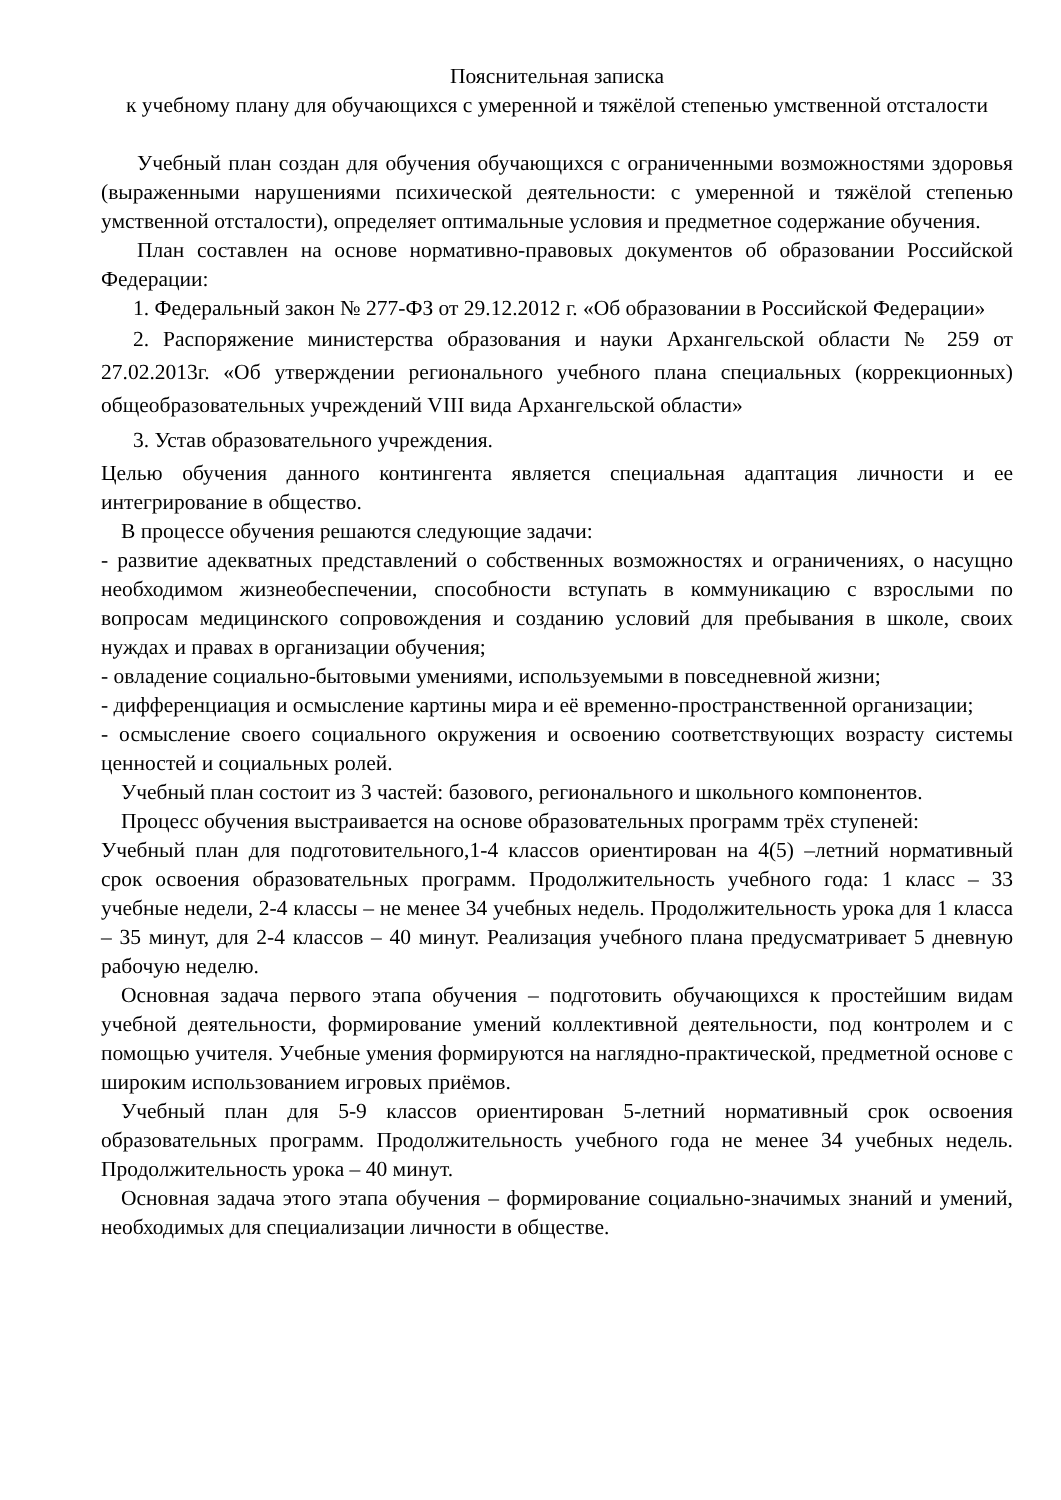Пояснительная записка
к учебному плану для обучающихся с умеренной и тяжёлой степенью умственной отсталости
Учебный план создан для обучения обучающихся с ограниченными возможностями здоровья (выраженными нарушениями психической деятельности: с умеренной и тяжёлой степенью умственной отсталости), определяет оптимальные условия и предметное содержание обучения.
План составлен на основе нормативно-правовых документов об образовании Российской Федерации:
1. Федеральный закон № 277-ФЗ от 29.12.2012 г. «Об образовании в Российской Федерации»
2. Распоряжение министерства образования и науки Архангельской области № 259 от 27.02.2013г. «Об утверждении регионального учебного плана специальных (коррекционных) общеобразовательных учреждений VIII вида Архангельской области»
3. Устав образовательного учреждения.
Целью обучения данного контингента является специальная адаптация личности и ее интегрирование в общество.
В процессе обучения решаются следующие задачи:
- развитие адекватных представлений о собственных возможностях и ограничениях, о насущно необходимом жизнеобеспечении, способности вступать в коммуникацию с взрослыми по вопросам медицинского сопровождения и созданию условий для пребывания в школе, своих нуждах и правах в организации обучения;
- овладение социально-бытовыми умениями, используемыми в повседневной жизни;
- дифференциация и осмысление картины мира и её временно-пространственной организации;
- осмысление своего социального окружения и освоению соответствующих возрасту системы ценностей и социальных ролей.
Учебный план состоит из 3 частей: базового, регионального и школьного компонентов.
Процесс обучения выстраивается на основе образовательных программ трёх ступеней:
Учебный план для подготовительного,1-4 классов ориентирован на 4(5) –летний нормативный срок освоения образовательных программ. Продолжительность учебного года: 1 класс – 33 учебные недели, 2-4 классы – не менее 34 учебных недель. Продолжительность урока для 1 класса – 35 минут, для 2-4 классов – 40 минут. Реализация учебного плана предусматривает 5 дневную рабочую неделю.
Основная задача первого этапа обучения – подготовить обучающихся к простейшим видам учебной деятельности, формирование умений коллективной деятельности, под контролем и с помощью учителя. Учебные умения формируются на наглядно-практической, предметной основе с широким использованием игровых приёмов.
Учебный план для 5-9 классов ориентирован 5-летний нормативный срок освоения образовательных программ. Продолжительность учебного года не менее 34 учебных недель. Продолжительность урока – 40 минут.
Основная задача этого этапа обучения – формирование социально-значимых знаний и умений, необходимых для специализации личности в обществе.